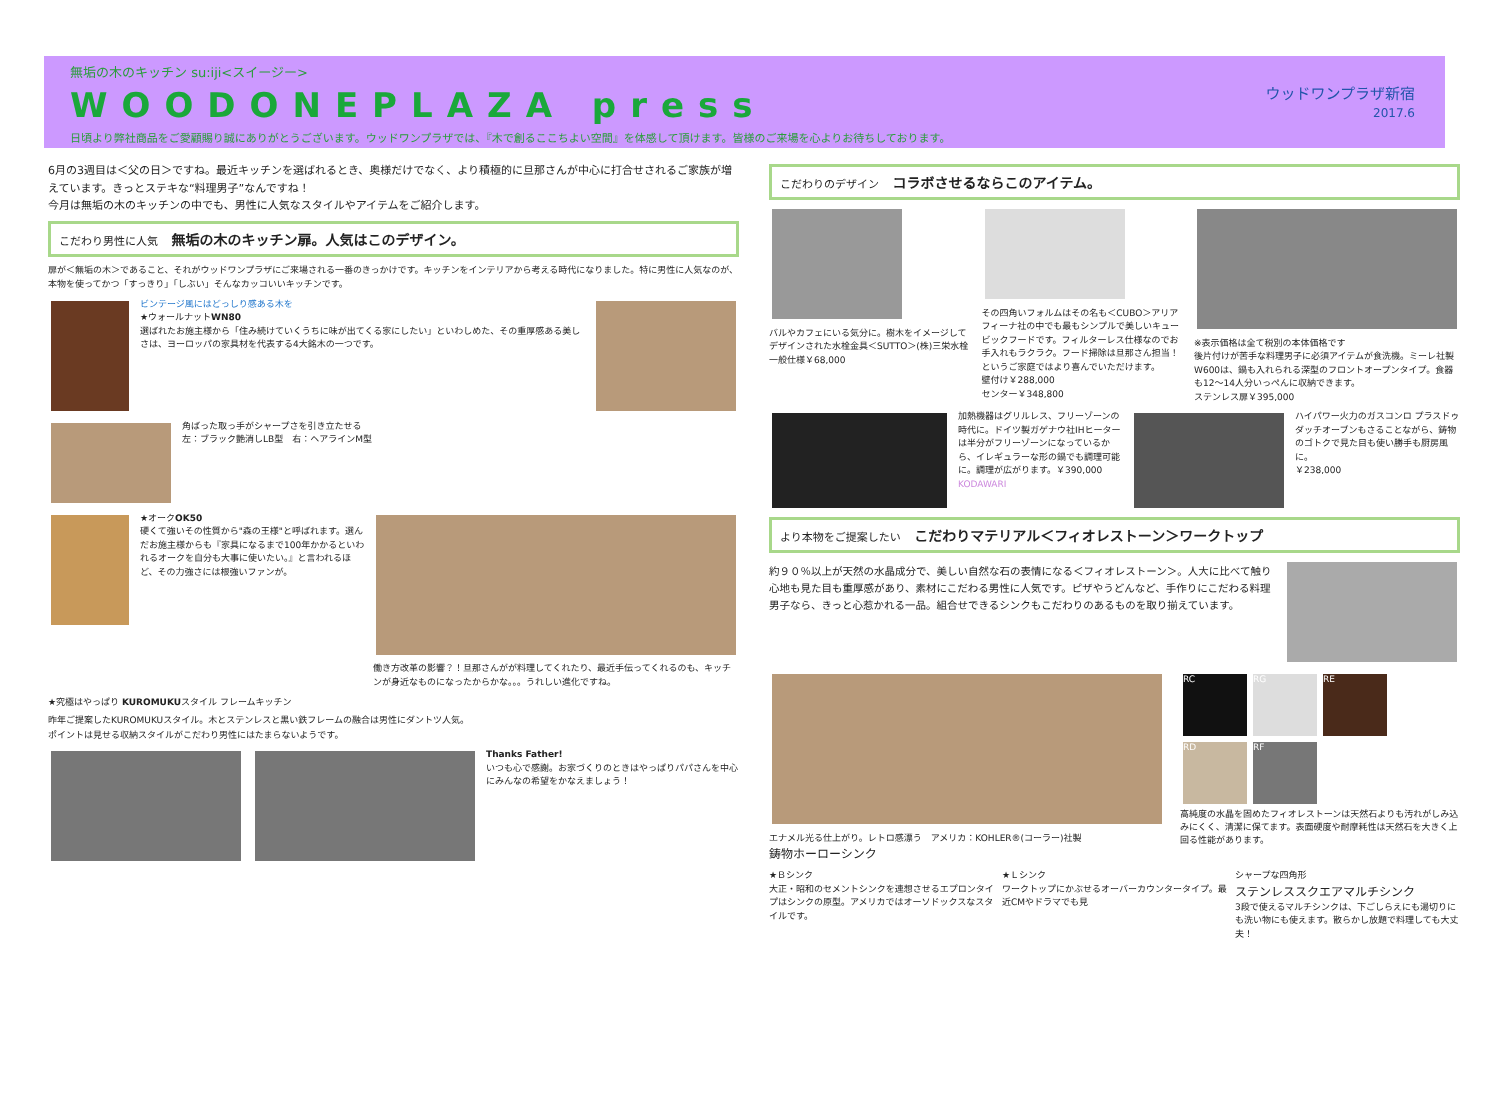無垢の木のキッチン su:iji<スイージー>
WOODONEPLAZA press
日頃より弊社商品をご愛顧賜り誠にありがとうございます。ウッドワンプラザでは、『木で創るここちよい空間』を体感して頂けます。皆様のご来場を心よりお待ちしております。
ウッドワンプラザ新宿
2017.6
6月の3週目は＜父の日＞ですね。最近キッチンを選ばれるとき、奥様だけでなく、より積極的に旦那さんが中心に打合せされるご家族が増えています。きっとステキな“料理男子”なんですね！
今月は無垢の木のキッチンの中でも、男性に人気なスタイルやアイテムをご紹介します。
こだわり男性に人気 無垢の木のキッチン扉。人気はこのデザイン。
扉が＜無垢の木＞であること、それがウッドワンプラザにご来場される一番のきっかけです。キッチンをインテリアから考える時代になりました。特に男性に人気なのが、本物を使ってかつ「すっきり」「しぶい」そんなカッコいいキッチンです。
ビンテージ風にはどっしり感ある木を
★ウォールナットWN80
選ばれたお施主様から「住み続けていくうちに味が出てくる家にしたい」といわしめた、その重厚感ある美しさは、ヨーロッパの家具材を代表する4大銘木の一つです。
角ばった取っ手がシャープさを引き立たせる
左：ブラック艶消しLB型　右：ヘアラインM型
★オークOK50
硬くて強いその性質から"森の王様"と呼ばれます。選んだお施主様からも『家具になるまで100年かかるといわれるオークを自分も大事に使いたい。』と言われるほど、その力強さには根強いファンが。
働き方改革の影響？！旦那さんがが料理してくれたり、最近手伝ってくれるのも、キッチンが身近なものになったからかな。。。うれしい進化ですね。
★究極はやっぱり KUROMUKUスタイル フレームキッチン
昨年ご提案したKUROMUKUスタイル。木とステンレスと黒い鉄フレームの融合は男性にダントツ人気。
ポイントは見せる収納スタイルがこだわり男性にはたまらないようです。
Thanks Father!
いつも心で感謝。お家づくりのときはやっぱりパパさんを中心にみんなの希望をかなえましょう！
こだわりのデザイン コラボさせるならこのアイテム。
バルやカフェにいる気分に。樹木をイメージしてデザインされた水栓金具＜SUTTO＞(株)三栄水栓
一般仕様￥68,000
その四角いフォルムはその名も＜CUBO＞アリアフィーナ社の中でも最もシンプルで美しいキュービックフードです。フィルターレス仕様なのでお手入れもラクラク。フード掃除は旦那さん担当！というご家庭ではより喜んでいただけます。
壁付け￥288,000
センター￥348,800
※表示価格は全て税別の本体価格です
後片付けが苦手な料理男子に必須アイテムが食洗機。ミーレ社製W600は、鍋も入れられる深型のフロントオープンタイプ。食器も12～14人分いっぺんに収納できます。
ステンレス扉￥395,000
加熱機器はグリルレス、フリーゾーンの時代に。ドイツ製ガゲナウ社IHヒーターは半分がフリーゾーンになっているから、イレギュラーな形の鍋でも調理可能に。調理が広がります。￥390,000
KODAWARI
ハイパワー火力のガスコンロ プラスドゥ ダッチオーブンもさることながら、鋳物のゴトクで見た目も使い勝手も厨房風に。
￥238,000
より本物をご提案したい こだわりマテリアル＜フィオレストーン＞ワークトップ
約９０％以上が天然の水晶成分で、美しい自然な石の表情になる＜フィオレストーン＞。人大に比べて触り心地も見た目も重厚感があり、素材にこだわる男性に人気です。ピザやうどんなど、手作りにこだわる料理男子なら、きっと心惹かれる一品。組合せできるシンクもこだわりのあるものを取り揃えています。
エナメル光る仕上がり。レトロ感漂う　アメリカ：KOHLER®(コーラー)社製
鋳物ホーローシンク
RC RG RE
RD RF
高純度の水晶を固めたフィオレストーンは天然石よりも汚れがしみ込みにくく、清潔に保てます。表面硬度や耐摩耗性は天然石を大きく上回る性能があります。
★Ｂシンク
大正・昭和のセメントシンクを連想させるエプロンタイプはシンクの原型。アメリカではオーソドックスなスタイルです。
★Ｌシンク
ワークトップにかぶせるオーバーカウンタータイプ。最近CMやドラマでも見
シャープな四角形
ステンレススクエアマルチシンク
3段で使えるマルチシンクは、下ごしらえにも湯切りにも洗い物にも使えます。散らかし放題で料理しても大丈夫！